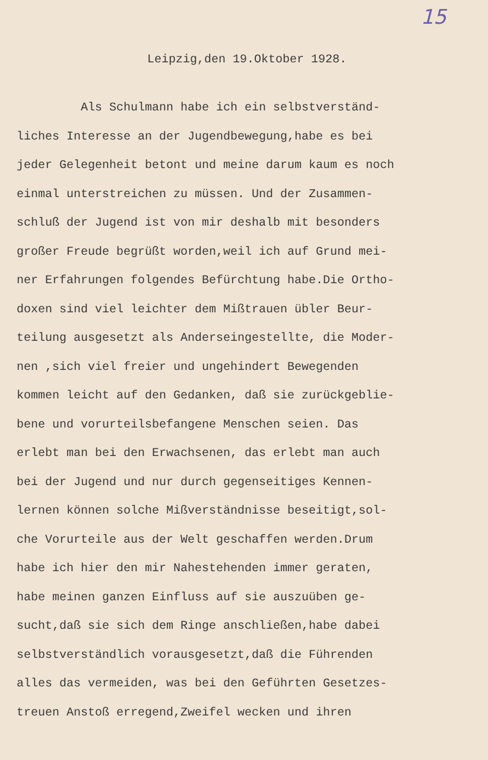15
Leipzig,den 19.Oktober 1928.
Als Schulmann habe ich ein selbstverständ-
liches Interesse an der Jugendbewegung,habe es bei
jeder Gelegenheit betont und meine darum kaum es noch
einmal unterstreichen zu müssen. Und der Zusammen-
schluß der Jugend ist von mir deshalb mit besonders
großer Freude begrüßt worden,weil ich auf Grund mei-
ner Erfahrungen folgendes Befürchtung habe.Die Ortho-
doxen sind viel leichter dem Mißtrauen übler Beur-
teilung ausgesetzt als Anderseingestellte, die Moder-
nen ,sich viel freier und ungehindert Bewegenden
kommen leicht auf den Gedanken, daß sie zurückgeblie-
bene und vorurteilsbefangene Menschen seien. Das
erlebt man bei den Erwachsenen, das erlebt man auch
bei der Jugend und nur durch gegenseitiges Kennen-
lernen können solche Mißverständnisse beseitigt,sol-
che Vorurteile aus der Welt geschaffen werden.Drum
habe ich hier den mir Nahestehenden immer geraten,
habe meinen ganzen Einfluss auf sie auszuüben ge-
sucht,daß sie sich dem Ringe anschließen,habe dabei
selbstverständlich vorausgesetzt,daß die Führenden
alles das vermeiden, was bei den Geführten Gesetzes-
treuen Anstoß erregend,Zweifel wecken und ihren